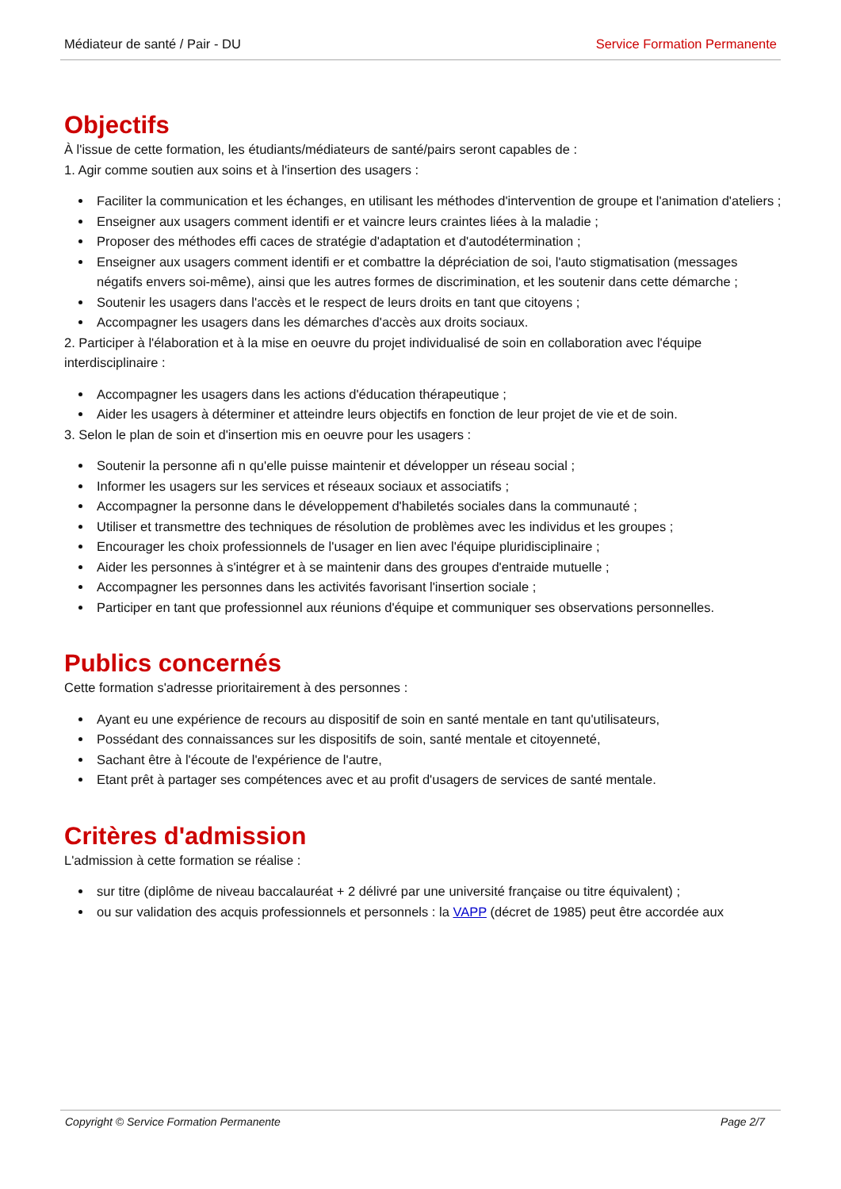Médiateur de santé / Pair - DU Service Formation Permanente
Objectifs
À l'issue de cette formation, les étudiants/médiateurs de santé/pairs seront capables de :
1. Agir comme soutien aux soins et à l'insertion des usagers :
Faciliter la communication et les échanges, en utilisant les méthodes d'intervention de groupe et l'animation d'ateliers ;
Enseigner aux usagers comment identifi er et vaincre leurs craintes liées à la maladie ;
Proposer des méthodes effi caces de stratégie d'adaptation et d'autodétermination ;
Enseigner aux usagers comment identifi er et combattre la dépréciation de soi, l'auto stigmatisation (messages négatifs envers soi-même), ainsi que les autres formes de discrimination, et les soutenir dans cette démarche ;
Soutenir les usagers dans l'accès et le respect de leurs droits en tant que citoyens ;
Accompagner les usagers dans les démarches d'accès aux droits sociaux.
2. Participer à l'élaboration et à la mise en oeuvre du projet individualisé de soin en collaboration avec l'équipe interdisciplinaire :
Accompagner les usagers dans les actions d'éducation thérapeutique ;
Aider les usagers à déterminer et atteindre leurs objectifs en fonction de leur projet de vie et de soin.
3. Selon le plan de soin et d'insertion mis en oeuvre pour les usagers :
Soutenir la personne afi n qu'elle puisse maintenir et développer un réseau social ;
Informer les usagers sur les services et réseaux sociaux et associatifs ;
Accompagner la personne dans le développement d'habiletés sociales dans la communauté ;
Utiliser et transmettre des techniques de résolution de problèmes avec les individus et les groupes ;
Encourager les choix professionnels de l'usager en lien avec l'équipe pluridisciplinaire ;
Aider les personnes à s'intégrer et à se maintenir dans des groupes d'entraide mutuelle ;
Accompagner les personnes dans les activités favorisant l'insertion sociale ;
Participer en tant que professionnel aux réunions d'équipe et communiquer ses observations personnelles.
Publics concernés
Cette formation s'adresse prioritairement à des personnes :
Ayant eu une expérience de recours au dispositif de soin en santé mentale en tant qu'utilisateurs,
Possédant des connaissances sur les dispositifs de soin, santé mentale et citoyenneté,
Sachant être à l'écoute de l'expérience de l'autre,
Etant prêt à partager ses compétences avec et au profit d'usagers de services de santé mentale.
Critères d'admission
L'admission à cette formation se réalise :
sur titre (diplôme de niveau baccalauréat + 2 délivré par une université française ou titre équivalent) ;
ou sur validation des acquis professionnels et personnels : la VAPP (décret de 1985) peut être accordée aux
Copyright © Service Formation Permanente Page 2/7